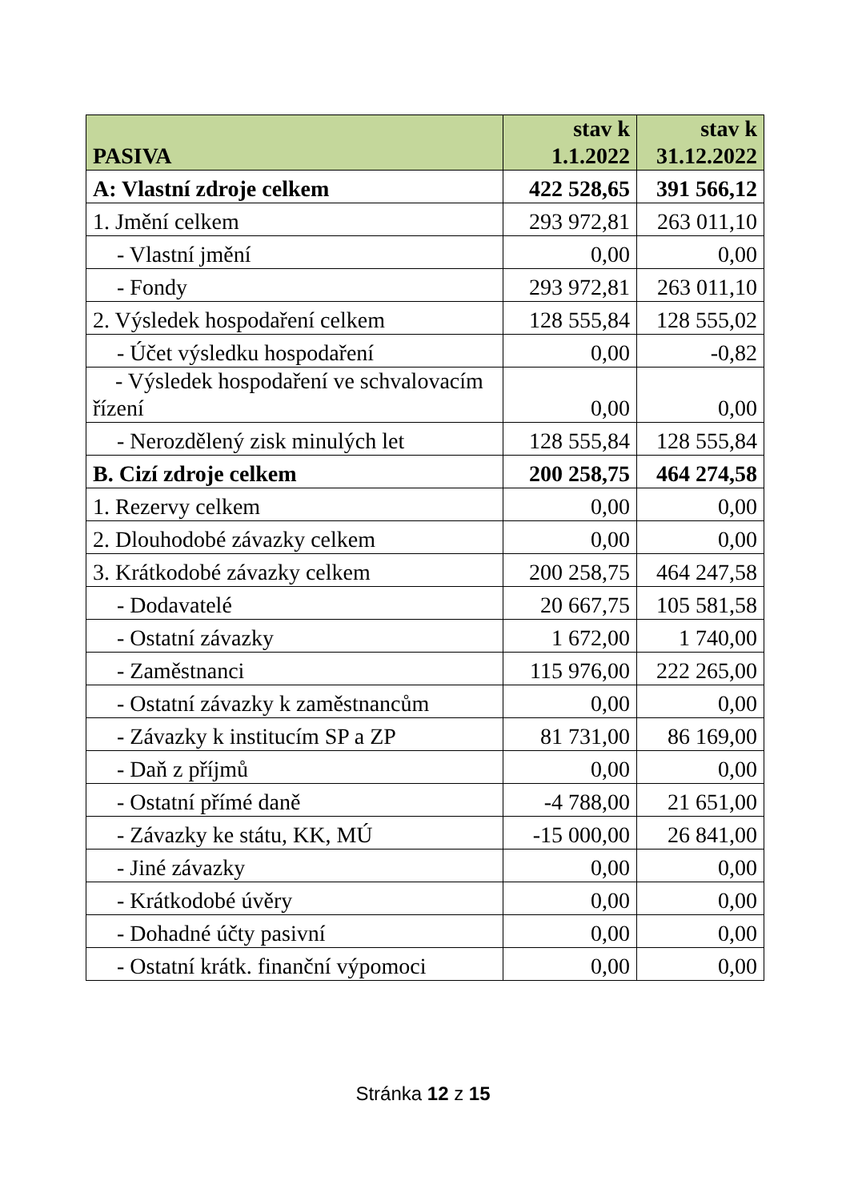| PASIVA | stav k 1.1.2022 | stav k 31.12.2022 |
| --- | --- | --- |
| A: Vlastní zdroje celkem | 422 528,65 | 391 566,12 |
| 1. Jmění celkem | 293 972,81 | 263 011,10 |
| - Vlastní jmění | 0,00 | 0,00 |
| - Fondy | 293 972,81 | 263 011,10 |
| 2. Výsledek hospodaření celkem | 128 555,84 | 128 555,02 |
| - Účet výsledku hospodaření | 0,00 | -0,82 |
| - Výsledek hospodaření ve schvalovacím řízení | 0,00 | 0,00 |
| - Nerozdělený zisk minulých let | 128 555,84 | 128 555,84 |
| B. Cizí zdroje celkem | 200 258,75 | 464 274,58 |
| 1. Rezervy celkem | 0,00 | 0,00 |
| 2. Dlouhodobé závazky celkem | 0,00 | 0,00 |
| 3. Krátkodobé závazky celkem | 200 258,75 | 464 247,58 |
| - Dodavatelé | 20 667,75 | 105 581,58 |
| - Ostatní závazky | 1 672,00 | 1 740,00 |
| - Zaměstnanci | 115 976,00 | 222 265,00 |
| - Ostatní závazky k zaměstnancům | 0,00 | 0,00 |
| - Závazky k institucím SP a ZP | 81 731,00 | 86 169,00 |
| - Daň z příjmů | 0,00 | 0,00 |
| - Ostatní přímé daně | -4 788,00 | 21 651,00 |
| - Závazky ke státu, KK, MÚ | -15 000,00 | 26 841,00 |
| - Jiné závazky | 0,00 | 0,00 |
| - Krátkodobé úvěry | 0,00 | 0,00 |
| - Dohadné účty pasivní | 0,00 | 0,00 |
| - Ostatní krátk. finanční výpomoci | 0,00 | 0,00 |
Stránka 12 z 15